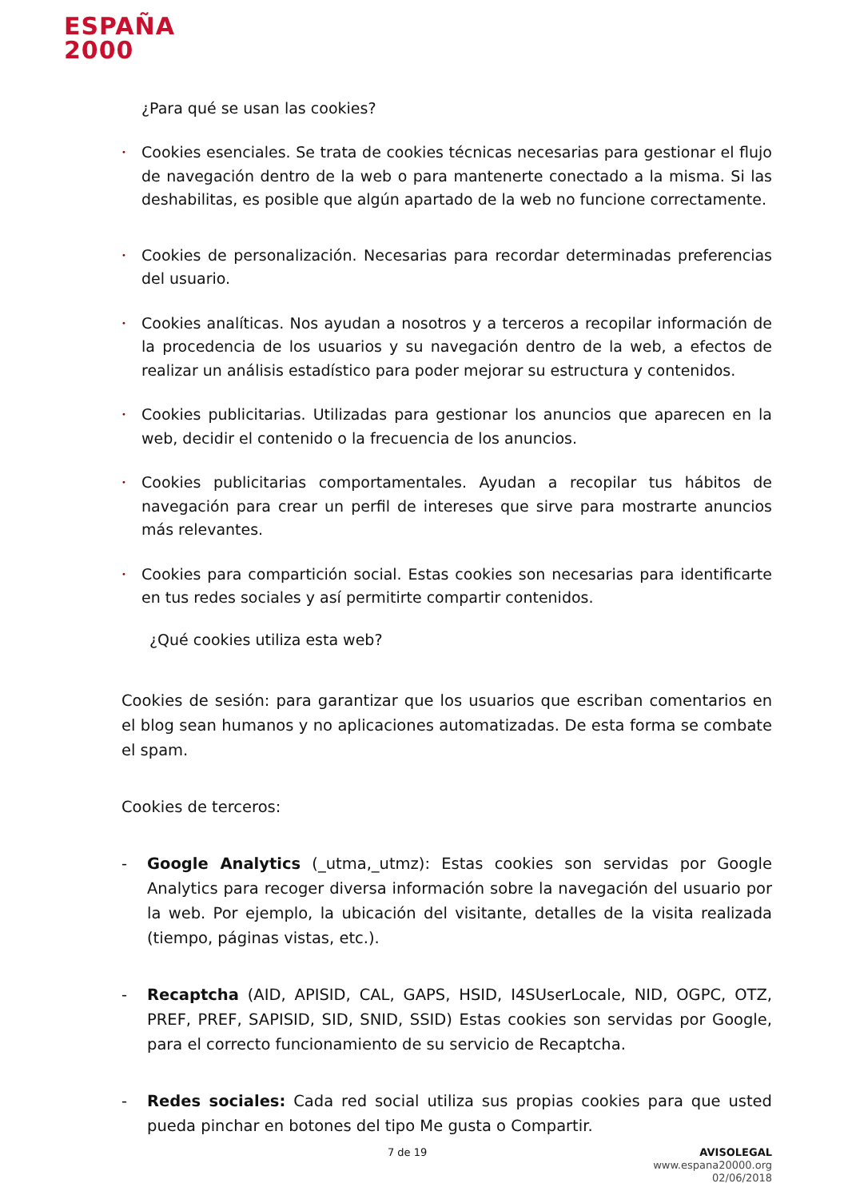ESPAÑA
2000
¿Para qué se usan las cookies?
• Cookies esenciales. Se trata de cookies técnicas necesarias para gestionar el flujo de navegación dentro de la web o para mantenerte conectado a la misma. Si las deshabilitas, es posible que algún apartado de la web no funcione correctamente.
• Cookies de personalización. Necesarias para recordar determinadas preferencias del usuario.
• Cookies analíticas. Nos ayudan a nosotros y a terceros a recopilar información de la procedencia de los usuarios y su navegación dentro de la web, a efectos de realizar un análisis estadístico para poder mejorar su estructura y contenidos.
• Cookies publicitarias. Utilizadas para gestionar los anuncios que aparecen en la web, decidir el contenido o la frecuencia de los anuncios.
• Cookies publicitarias comportamentales. Ayudan a recopilar tus hábitos de navegación para crear un perfil de intereses que sirve para mostrarte anuncios más relevantes.
• Cookies para compartición social. Estas cookies son necesarias para identificarte en tus redes sociales y así permitirte compartir contenidos.
¿Qué cookies utiliza esta web?
Cookies de sesión: para garantizar que los usuarios que escriban comentarios en el blog sean humanos y no aplicaciones automatizadas. De esta forma se combate el spam.
Cookies de terceros:
- Google Analytics (_utma,_utmz): Estas cookies son servidas por Google Analytics para recoger diversa información sobre la navegación del usuario por la web. Por ejemplo, la ubicación del visitante, detalles de la visita realizada (tiempo, páginas vistas, etc.).
- Recaptcha (AID, APISID, CAL, GAPS, HSID, I4SUserLocale, NID, OGPC, OTZ, PREF, PREF, SAPISID, SID, SNID, SSID) Estas cookies son servidas por Google, para el correcto funcionamiento de su servicio de Recaptcha.
- Redes sociales: Cada red social utiliza sus propias cookies para que usted pueda pinchar en botones del tipo Me gusta o Compartir.
7 de 19 AVISOLEGAL
www.espana20000.org
02/06/2018